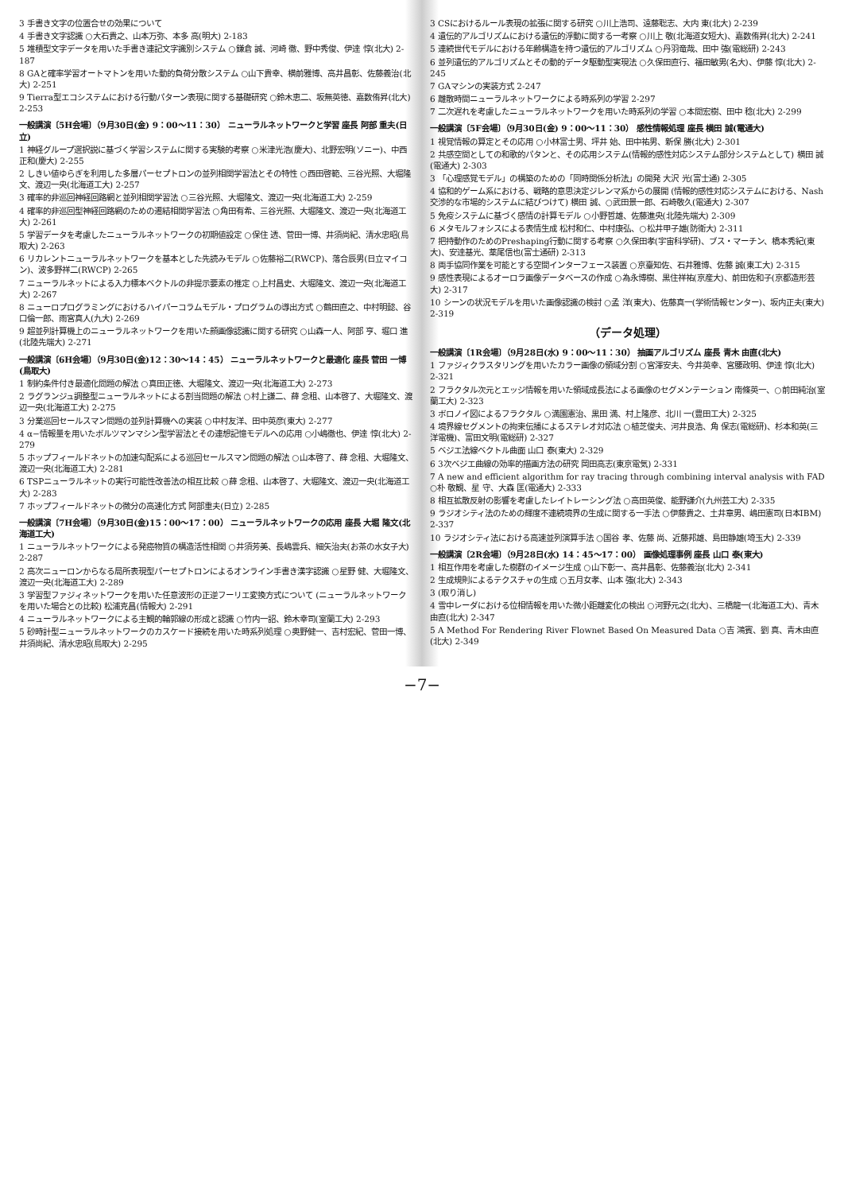3 手書き文字の位置合せの効果について
4 手書き文字認識 ○大石貴之、山本万弥、本多 高(明大) 2-183
5 堆積型文字データを用いた手書き連記文字識別システム ○鎌倉 誠、河崎 徹、野中秀俊、伊達 惇(北大) 2-187
8 GAと確率学習オートマトンを用いた動的負荷分散システム ○山下貴幸、横前雅博、高井昌彰、佐藤義治(北大) 2-251
9 Tierra型エコシステムにおける行動パターン表現に関する基礎研究 ○鈴木恵二、坂無英徳、嘉数侑昇(北大) 2-253
一般講演〔5H会場〕（9月30日(金) 9：00〜11：30） ニューラルネットワークと学習 座長 阿部 重夫(日立)
1 神経グループ選択説に基づく学習システムに関する実験的考察 ○米津光浩(慶大)、北野宏明(ソニー)、中西正和(慶大) 2-255
2 しきい値ゆらぎを利用した多層パーセプトロンの並列相関学習法とその特性 ○西田啓範、三谷光照、大堀隆文、渡辺一央(北海道工大) 2-257
3 確率的非巡回神経回路網と並列相関学習法 ○三谷光照、大堀隆文、渡辺一央(北海道工大) 2-259
4 確率的非巡回型神経回路網のための遷結相関学習法 ○角田有希、三谷光照、大堀隆文、渡辺一央(北海道工大) 2-261
5 学習データを考慮したニューラルネットワークの初期値設定 ○保住 透、菅田一博、井須尚紀、清水忠昭(鳥取大) 2-263
6 リカレントニューラルネットワークを基本とした先読みモデル ○佐藤裕二(RWCP)、落合辰男(日立マイコン)、波多野祥二(RWCP) 2-265
7 ニューラルネットによる入力標本ベクトルの非提示要素の推定 ○上村昌史、大堀隆文、渡辺一央(北海道工大) 2-267
8 ニューロプログラミングにおけるハイパーコラムモデル・プログラムの導出方式 ○鶴田直之、中村明懿、谷口倫一郎、雨宮真人(九大) 2-269
9 超並列計算機上のニューラルネットワークを用いた顔画像認識に関する研究 ○山森一人、阿部 亨、堀口 進(北陸先端大) 2-271
一般講演〔6H会場〕（9月30日(金)12：30〜14：45） ニューラルネットワークと最適化 座長 菅田 一博(鳥取大)
1 制約条件付き最適化問題の解法 ○真田正徳、大堀隆文、渡辺一央(北海道工大) 2-273
2 ラグランジュ調整型ニューラルネットによる割当問題の解法 ○村上謙二、薛 念租、山本啓了、大堀隆文、渡辺一央(北海道工大) 2-275
3 分業巡回セールスマン問題の並列計算機への実装 ○中村友洋、田中英彦(東大) 2-277
4 α−情報量を用いたボルツマンマシン型学習法とその連想記憶モデルへの応用 ○小嶋徹也、伊達 惇(北大) 2-279
5 ホップフィールドネットの加速勾配系による巡回セールスマン問題の解法 ○山本啓了、薛 念租、大堀隆文、渡辺一央(北海道工大) 2-281
6 TSPニューラルネットの実行可能性改善法の相互比較 ○薛 念租、山本啓了、大堀隆文、渡辺一央(北海道工大) 2-283
7 ホップフィールドネットの微分の高速化方式 阿部重夫(日立) 2-285
一般講演〔7H会場〕（9月30日(金)15：00〜17：00） ニューラルネットワークの応用 座長 大堀 隆文(北海道工大)
1 ニューラルネットワークによる発癌物質の構造活性相関 ○井須芳美、長嶋雲兵、細矢治夫(お茶の水女子大) 2-287
2 高次ニューロンからなる局所表現型パーセプトロンによるオンライン手書き漢字認識 ○星野 健、大堀隆文、渡辺一央(北海道工大) 2-289
3 学習型ファジィネットワークを用いた任意波形の正逆フーリエ変換方式について (ニューラルネットワークを用いた場合との比較) 松浦克昌(情報大) 2-291
4 ニューラルネットワークによる主観的輪郭線の形成と認識 ○竹内一詔、鈴木幸司(室蘭工大) 2-293
5 砂時計型ニューラルネットワークのカスケード接続を用いた時系列処理 ○奥野健一、吉村宏紀、菅田一博、井須尚紀、清水忠昭(鳥取大) 2-295
3 CSにおけるルール表現の拡張に関する研究 ○川上浩司、遠藤聡志、大内 東(北大) 2-239
4 遺伝的アルゴリズムにおける遺伝的浮動に関する一考察 ○川上 敬(北海道女短大)、嘉数侑昇(北大) 2-241
5 連続世代モデルにおける年齢構造を持つ遺伝的アルゴリズム ○丹羽竜哉、田中 強(電総研) 2-243
6 並列遺伝的アルゴリズムとその動的データ駆動型実現法 ○久保田直行、福田敏男(名大)、伊藤 惇(北大) 2-245
7 GAマシンの実装方式 2-247
6 離散時間ニューラルネットワークによる時系列の学習 2-297
7 二次遅れを考慮したニューラルネットワークを用いた時系列の学習 ○本間宏樹、田中 稔(北大) 2-299
一般講演〔5F会場〕（9月30日(金) 9：00〜11：30） 感性情報処理 座長 横田 誠(電通大)
1 視覚情報の算定とその応用 ○小林富士男、坪井 始、田中祐男、新保 勝(北大) 2-301
2 共感空間としての和歌的パタンと、その応用システム(情報的感性対応システム部分システムとして) 横田 誠(電通大) 2-303
3 「心理感覚モデル」の構築のための「同時関係分析法」の開発 大沢 光(富士通) 2-305
4 協和的ゲーム系における、戦略的意思決定ジレンマ系からの展開 (情報的感性対応システムにおける、Nash交渉的な市場的システムに結びつけて) 横田 誠、○武田景一郎、石崎敬久(電通大) 2-307
5 免疫システムに基づく感情の計算モデル ○小野哲雄、佐藤進央(北陸先端大) 2-309
6 メタモルフォシスによる表情生成 松村和仁、中村康弘、○松井甲子雄(防衛大) 2-311
7 把持動作のためのPreshaping行動に関する考察 ○久保田孝(宇宙科学研)、ブス・マーチン、橋本秀紀(東大)、安達基光、薬尾信也(富士通研) 2-313
8 両手協同作業を可能とする空間インターフェース装置 ○京臺知佐、石井雅博、佐藤 誠(東工大) 2-315
9 感性表現によるオーロラ画像データベースの作成 ○為永博樹、黒住祥祐(京産大)、前田佐和子(京都造形芸大) 2-317
10 シーンの状況モデルを用いた画像認識の検討 ○孟 洋(東大)、佐藤真一(学術情報センター)、坂内正夫(東大) 2-319
（データ処理）
一般講演〔1R会場〕（9月28日(水) 9：00〜11：30） 抽画アルゴリズム 座長 青木 由直(北大)
1 ファジィクラスタリングを用いたカラー画像の領域分割 ○宮澤安夫、今井英幸、宮腰政明、伊達 惇(北大) 2-321
2 フラクタル次元とエッジ情報を用いた領域成長法による画像のセグメンテーション 南條英一、○前田純治(室蘭工大) 2-323
3 ボロノイ図によるフラクタル ○満園憲治、黒田 満、村上隆彦、北川 一(豊田工大) 2-325
4 境界線セグメントの拘束伝播によるステレオ対応法 ○植芝俊夫、河井良浩、角 保志(電総研)、杉本和英(三洋電機)、富田文明(電総研) 2-327
5 ベジエ法線ベクトル曲面 山口 泰(東大) 2-329
6 3次ベジエ曲線の効率的描画方法の研究 岡田高志(東京電気) 2-331
7 A new and efficient algorithm for ray tracing through combining interval analysis with FAD ○朴 敬観、星 守、大森 匡(電通大) 2-333
8 相互拡散反射の影響を考慮したレイトレーシング法 ○高田英俊、能野謙介(九州芸工大) 2-335
9 ラジオシティ法のための輝度不連続境界の生成に関する一手法 ○伊藤貴之、土井章男、嶋田憲司(日本IBM) 2-337
10 ラジオシティ法における高速並列演算手法 ○国谷 孝、佐藤 尚、近藤邦雄、島田静雄(埼玉大) 2-339
一般講演〔2R会場〕（9月28日(水) 14：45〜17：00） 画像処理事例 座長 山口 泰(東大)
1 相互作用を考慮した樹群のイメージ生成 ○山下彰一、高井昌彰、佐藤義治(北大) 2-341
2 生成規則によるテクスチャの生成 ○五月女孝、山本 強(北大) 2-343
3 (取り消し)
4 雪中レーダにおける位相情報を用いた微小距離変化の検出 ○河野元之(北大)、三橋龍一(北海道工大)、青木由直(北大) 2-347
5 A Method For Rendering River Flownet Based On Measured Data ○吉 鴻賓、劉 真、青木由直(北大) 2-349
−7−